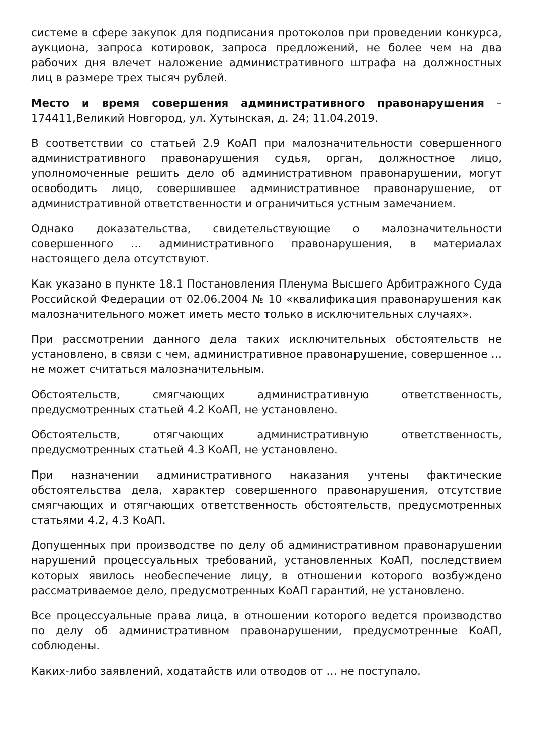системе в сфере закупок для подписания протоколов при проведении конкурса, аукциона, запроса котировок, запроса предложений, не более чем на два рабочих дня влечет наложение административного штрафа на должностных лиц в размере трех тысяч рублей.
Место и время совершения административного правонарушения – 174411,Великий Новгород, ул. Хутынская, д. 24; 11.04.2019.
В соответствии со статьей 2.9 КоАП при малозначительности совершенного административного правонарушения судья, орган, должностное лицо, уполномоченные решить дело об административном правонарушении, могут освободить лицо, совершившее административное правонарушение, от административной ответственности и ограничиться устным замечанием.
Однако доказательства, свидетельствующие о малозначительности совершенного … административного правонарушения, в материалах настоящего дела отсутствуют.
Как указано в пункте 18.1 Постановления Пленума Высшего Арбитражного Суда Российской Федерации от 02.06.2004 № 10 «квалификация правонарушения как малозначительного может иметь место только в исключительных случаях».
При рассмотрении данного дела таких исключительных обстоятельств не установлено, в связи с чем, административное правонарушение, совершенное … не может считаться малозначительным.
Обстоятельств, смягчающих административную ответственность, предусмотренных статьей 4.2 КоАП, не установлено.
Обстоятельств, отягчающих административную ответственность, предусмотренных статьей 4.3 КоАП, не установлено.
При назначении административного наказания учтены фактические обстоятельства дела, характер совершенного правонарушения, отсутствие смягчающих и отягчающих ответственность обстоятельств, предусмотренных статьями 4.2, 4.3 КоАП.
Допущенных при производстве по делу об административном правонарушении нарушений процессуальных требований, установленных КоАП, последствием которых явилось необеспечение лицу, в отношении которого возбуждено рассматриваемое дело, предусмотренных КоАП гарантий, не установлено.
Все процессуальные права лица, в отношении которого ведется производство по делу об административном правонарушении, предусмотренные КоАП, соблюдены.
Каких-либо заявлений, ходатайств или отводов от … не поступало.